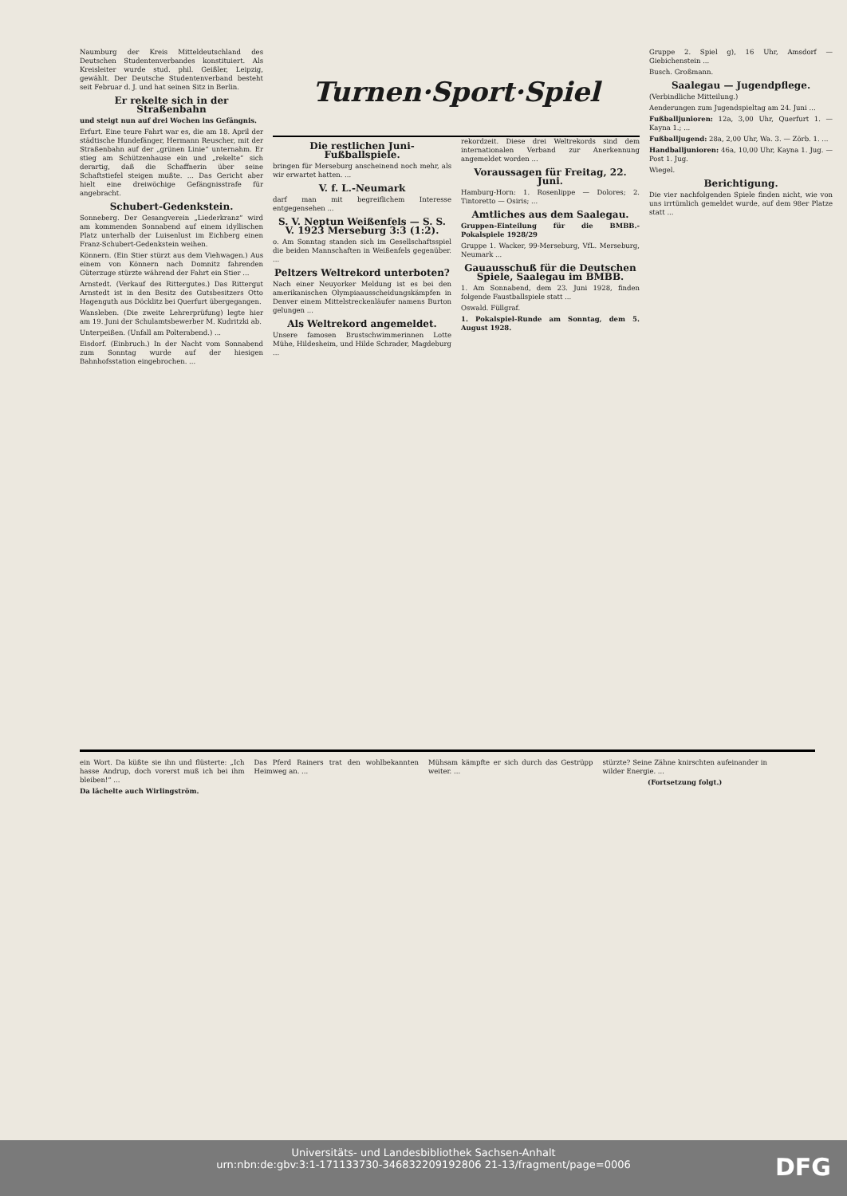Naumburg der Kreis Mitteldeutschland des Deutschen Studentenverbandes konstituiert. Als Kreisleiter wurde stud. phil. Geißler, Leipzig, gewählt. Der Deutsche Studentenverband besteht seit Februar d. J. und hat seinen Sitz in Berlin.
Er rekelte sich in der Straßenbahn
und steigt nun auf drei Wochen ins Gefängnis.
Erfurt. Eine teure Fahrt war es, die am 18. April der städtische Hundefänger, Hermann Reuscher, mit der Straßenbahn auf der „grünen Linie“ unternahm. Er stieg am Schützenhause ein und „rekelte“ sich derartig, daß die Schaffnerin über seine Schaftstiefel steigen mußte. ... Das Gericht aber hielt eine dreiwöchige Gefängnisstrafe für angebracht.
Schubert-Gedenkstein.
Sonneberg. Der Gesangverein „Liederkranz“ wird am kommenden Sonnabend auf einem idyllischen Platz unterhalb der Luisenlust im Eichberg einen Franz-Schubert-Gedenkstein weihen.
Könnern. (Ein Stier stürzt aus dem Viehwagen.) Aus einem von Könnern nach Domnitz fahrenden Güterzuge stürzte während der Fahrt ein Stier ...
Arnstedt. (Verkauf des Rittergutes.) Das Rittergut Arnstedt ist in den Besitz des Gutsbesitzers Otto Hagenguth aus Döcklitz bei Querfurt übergegangen.
Wansleben. (Die zweite Lehrerprüfung) legte hier am 19. Juni der Schulamtsbewerber M. Kudritzki ab.
Unterpeißen. (Unfall am Polterabend.) ...
Eisdorf. (Einbruch.) In der Nacht vom Sonnabend zum Sonntag wurde auf der hiesigen Bahnhofsstation eingebrochen. ...
Turnen·Sport·Spiel
Die restlichen Juni-Fußballspiele.
bringen für Merseburg anscheinend noch mehr, als wir erwartet hatten. ...
V. f. L.-Neumark
darf man mit begreiflichem Interesse entgegensehen ...
S. V. Neptun Weißenfels — S. S. V. 1923 Merseburg 3:3 (1:2).
o. Am Sonntag standen sich im Gesellschaftsspiel die beiden Mannschaften in Weißenfels gegenüber. ...
Peltzers Weltrekord unterboten?
Nach einer Neuyorker Meldung ist es bei den amerikanischen Olympiaausscheidungskämpfen in Denver einem Mittelstreckenläufer namens Burton gelungen ...
Als Weltrekord angemeldet.
Unsere famosen Brustschwimmerinnen Lotte Mühe, Hildesheim, und Hilde Schrader, Magdeburg ...
rekordzeit. Diese drei Weltrekords sind dem internationalen Verband zur Anerkennung angemeldet worden ...
Voraussagen für Freitag, 22. Juni.
Hamburg-Horn: 1. Rosenlippe — Dolores; 2. Tintoretto — Osiris; ...
Amtliches aus dem Saalegau.
Gruppen-Einteilung für die BMBB.-Pokalspiele 1928/29
Gruppe 1. Wacker, 99-Merseburg, VfL. Merseburg, Neumark ...
Gauausschuß für die Deutschen Spiele, Saalegau im BMBB.
1. Am Sonnabend, dem 23. Juni 1928, finden folgende Faustballspiele statt ...
Oswald. Füllgraf.
1. Pokalspiel-Runde am Sonntag, dem 5. August 1928.
Gruppe 2. Spiel g), 16 Uhr, Amsdorf — Giebichenstein ...
Busch. Großmann.
Saalegau — Jugendpflege.
(Verbindliche Mitteilung.)
Aenderungen zum Jugendspieltag am 24. Juni ...
Fußballjunioren: 12a, 3,00 Uhr, Querfurt 1. — Kayna 1.; ...
Fußballjugend: 28a, 2,00 Uhr, Wa. 3. — Zörb. 1. ...
Handballjunioren: 46a, 10,00 Uhr, Kayna 1. Jug. — Post 1. Jug.
Wiegel.
Berichtigung.
Die vier nachfolgenden Spiele finden nicht, wie von uns irrtümlich gemeldet wurde, auf dem 98er Platze statt ...
ein Wort. Da küßte sie ihn und flüsterte: „Ich hasse Andrup, doch vorerst muß ich bei ihm bleiben!“ ...
Da lächelte auch Wirlingström.
Das Pferd Rainers trat den wohlbekannten Heimweg an. ...
Mühsam kämpfte er sich durch das Gestrüpp weiter. ...
stürzte? Seine Zähne knirschten aufeinander in wilder Energie. ...
(Fortsetzung folgt.)
Universitäts- und Landesbibliothek Sachsen-Anhalt
urn:nbn:de:gbv:3:1-171133730-346832209192806 21-13/fragment/page=0006
DFG